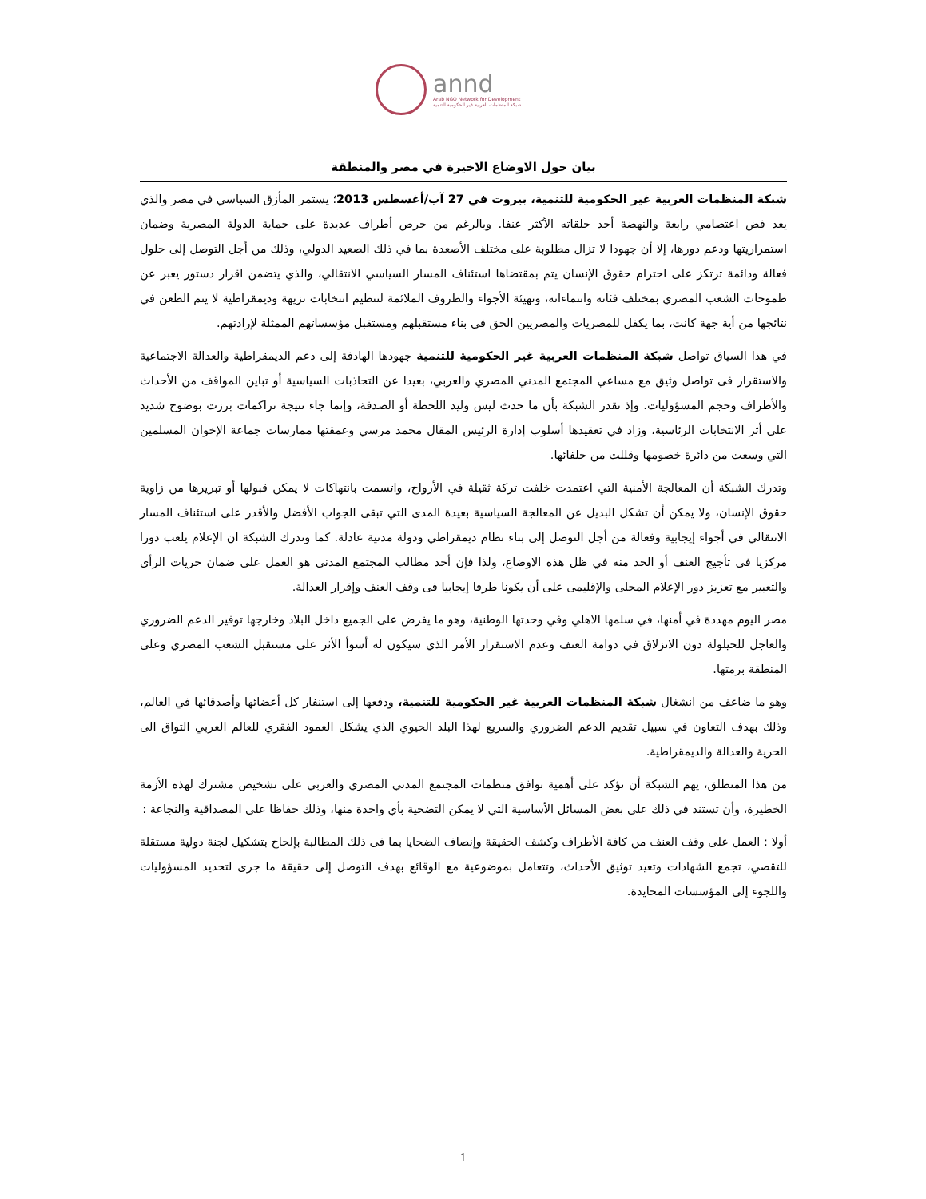annd
Arab NGO Network for Development
شبكة المنظمات العربية غير الحكومية للتنمية
بيان حول الاوضاع الاخيرة في مصر والمنطقة
شبكة المنظمات العربية غير الحكومية للتنمية، بيروت في 27 آب/أغسطس 2013؛ يستمر المأزق السياسي في مصر والذي يعد فض اعتصامي رابعة والنهضة أحد حلقاته الأكثر عنفا. وبالرغم من حرص أطراف عديدة على حماية الدولة المصرية وضمان استمراريتها ودعم دورها، إلا أن جهودا لا تزال مطلوبة على مختلف الأصعدة بما في ذلك الصعيد الدولي، وذلك من أجل التوصل إلى حلول فعالة ودائمة ترتكز على احترام حقوق الإنسان يتم بمقتضاها استئناف المسار السياسي الانتقالي، والذي يتضمن اقرار دستور يعبر عن طموحات الشعب المصري بمختلف فئاته وانتماءاته، وتهيئة الأجواء والظروف الملائمة لتنظيم انتخابات نزيهة وديمقراطية لا يتم الطعن في نتائجها من أية جهة كانت، بما يكفل للمصريات والمصريين الحق فى بناء مستقبلهم ومستقبل مؤسساتهم الممثلة لإرادتهم.
في هذا السياق تواصل شبكة المنظمات العربية غير الحكومية للتنمية جهودها الهادفة إلى دعم الديمقراطية والعدالة الاجتماعية والاستقرار فى تواصل وثيق مع مساعي المجتمع المدني المصري والعربي، بعيدا عن التجاذبات السياسية أو تباين المواقف من الأحداث والأطراف وحجم المسؤوليات. وإذ تقدر الشبكة بأن ما حدث ليس وليد اللحظة أو الصدفة، وإنما جاء نتيجة تراكمات برزت بوضوح شديد على أثر الانتخابات الرئاسية، وزاد في تعقيدها أسلوب إدارة الرئيس المقال محمد مرسي وعمقتها ممارسات جماعة الإخوان المسلمين التي وسعت من دائرة خصومها وقللت من حلفائها.
وتدرك الشبكة أن المعالجة الأمنية التي اعتمدت خلفت تركة ثقيلة في الأرواح، واتسمت بانتهاكات لا يمكن قبولها أو تبريرها من زاوية حقوق الإنسان، ولا يمكن أن تشكل البديل عن المعالجة السياسية بعيدة المدى التي تبقى الجواب الأفضل والأقدر على استئناف المسار الانتقالي في أجواء إيجابية وفعالة من أجل التوصل إلى بناء نظام ديمقراطي ودولة مدنية عادلة. كما وتدرك الشبكة ان الإعلام يلعب دورا مركزيا فى تأجيج العنف أو الحد منه في ظل هذه الاوضاع، ولذا فإن أحد مطالب المجتمع المدنى هو العمل على ضمان حريات الرأى والتعبير مع تعزيز دور الإعلام المحلى والإقليمى على أن يكونا طرفا إيجابيا فى وقف العنف وإقرار العدالة.
مصر اليوم مهددة في أمنها، في سلمها الاهلي وفي وحدتها الوطنية، وهو ما يفرض على الجميع داخل البلاد وخارجها توفير الدعم الضروري والعاجل للحيلولة دون الانزلاق في دوامة العنف وعدم الاستقرار الأمر الذي سيكون له أسوأ الأثر على مستقبل الشعب المصري وعلى المنطقة برمتها.
وهو ما ضاعف من انشغال شبكة المنظمات العربية غير الحكومية للتنمية، ودفعها إلى استنفار كل أعضائها وأصدقائها في العالم، وذلك بهدف التعاون في سبيل تقديم الدعم الضروري والسريع لهذا البلد الحيوي الذي يشكل العمود الفقري للعالم العربي التواق الى الحرية والعدالة والديمقراطية.
من هذا المنطلق، يهم الشبكة أن تؤكد على أهمية توافق منظمات المجتمع المدني المصري والعربي على تشخيص مشترك لهذه الأزمة الخطيرة، وأن تستند في ذلك على بعض المسائل الأساسية التي لا يمكن التضحية بأي واحدة منها، وذلك حفاظا على المصداقية والنجاعة :
أولا : العمل على وقف العنف من كافة الأطراف وكشف الحقيقة وإنصاف الضحايا بما فى ذلك المطالبة بإلحاح بتشكيل لجنة دولية مستقلة للتقصي، تجمع الشهادات وتعيد توثيق الأحداث، وتتعامل بموضوعية مع الوقائع بهدف التوصل إلى حقيقة ما جرى لتحديد المسؤوليات واللجوء إلى المؤسسات المحايدة.
1